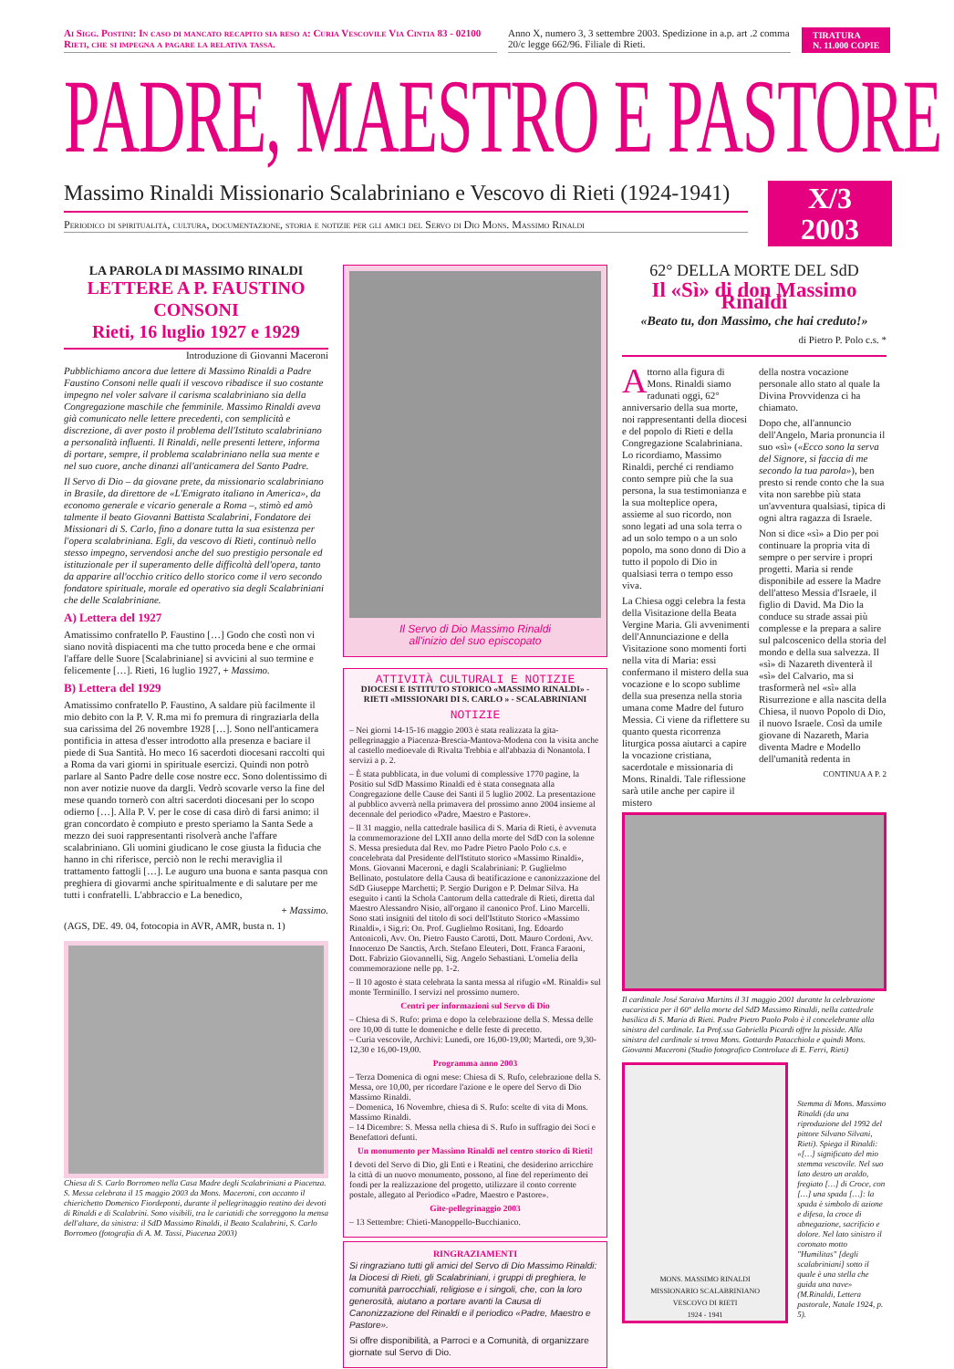Ai Sigg. Postini: In caso di mancato recapito sia reso a: Curia Vescovile Via Cintia 83 - 02100 Rieti, che si impegna a pagare la relativa tassa.
Anno X, numero 3, 3 settembre 2003. Spedizione in a.p. art .2 comma 20/c legge 662/96. Filiale di Rieti.
TIRATURA
N. 11.000 COPIE
PADRE, MAESTRO E PASTORE
Massimo Rinaldi Missionario Scalabriniano e Vescovo di Rieti (1924-1941)
Periodico di spiritualità, cultura, documentazione, storia e notizie per gli amici del Servo di Dio Mons. Massimo Rinaldi
X/3
2003
LA PAROLA DI MASSIMO RINALDI
LETTERE A P. FAUSTINO CONSONI
Rieti, 16 luglio 1927 e 1929
Introduzione di Giovanni Maceroni
Pubblichiamo ancora due lettere di Massimo Rinaldi a Padre Faustino Consoni nelle quali il vescovo ribadisce il suo costante impegno nel voler salvare il carisma scalabriniano sia della Congregazione maschile che femminile. Massimo Rinaldi aveva già comunicato nelle lettere precedenti, con semplicità e discrezione, di aver posto il problema dell'Istituto scalabriniano a personalità influenti. Il Rinaldi, nelle presenti lettere, informa di portare, sempre, il problema scalabriniano nella sua mente e nel suo cuore, anche dinanzi all'anticamera del Santo Padre.
Il Servo di Dio – da giovane prete, da missionario scalabriniano in Brasile, da direttore de «L'Emigrato italiano in America», da economo generale e vicario generale a Roma –, stimò ed amò talmente il beato Giovanni Battista Scalabrini, Fondatore dei Missionari di S. Carlo, fino a donare tutta la sua esistenza per l'opera scalabriniana. Egli, da vescovo di Rieti, continuò nello stesso impegno, servendosi anche del suo prestigio personale ed istituzionale per il superamento delle difficoltà dell'opera, tanto da apparire all'occhio critico dello storico come il vero secondo fondatore spirituale, morale ed operativo sia degli Scalabriniani che delle Scalabriniane.
A) Lettera del 1927
Amatissimo confratello P. Faustino […] Godo che costì non vi siano novità dispiacenti ma che tutto proceda bene e che ormai l'affare delle Suore [Scalabriniane] si avvicini al suo termine e felicemente […]. Rieti, 16 luglio 1927, + Massimo.
B) Lettera del 1929
Amatissimo confratello P. Faustino, A saldare più facilmente il mio debito con la P. V. R.ma mi fo premura di ringraziarla della sua carissima del 26 novembre 1928 […]. Sono nell'anticamera pontificia in attesa d'esser introdotto alla presenza e baciare il piede di Sua Santità. Ho meco 16 sacerdoti diocesani raccolti qui a Roma da vari giorni in spirituale esercizi. Quindi non potrò parlare al Santo Padre delle cose nostre ecc. Sono dolentissimo di non aver notizie nuove da dargli. Vedrò scovarle verso la fine del mese quando tornerò con altri sacerdoti diocesani per lo scopo odierno […]. Alla P. V. per le cose di casa dirò di farsi animo: il gran concordato è compiuto e presto speriamo la Santa Sede a mezzo dei suoi rappresentanti risolverà anche l'affare scalabriniano. Gli uomini giudicano le cose giusta la fiducia che hanno in chi riferisce, perciò non le rechi meraviglia il trattamento fattogli […]. Le auguro una buona e santa pasqua con preghiera di giovarmi anche spiritualmente e di salutare per me tutti i confratelli. L'abbraccio e La benedico,
+ Massimo.
(AGS, DE. 49. 04, fotocopia in AVR, AMR, busta n. 1)
Chiesa di S. Carlo Borromeo nella Casa Madre degli Scalabriniani a Piacenza. S. Messa celebrata il 15 maggio 2003 da Mons. Maceroni, con accanto il chierichetto Domenico Fiordeponti, durante il pellegrinaggio reatino dei devoti di Rinaldi e di Scalabrini. Sono visibili, tra le cariatidi che sorreggono la mensa dell'altare, da sinistra: il SdD Massimo Rinaldi, il Beato Scalabrini, S. Carlo Borromeo (fotografia di A. M. Tassi, Piacenza 2003)
Il Servo di Dio Massimo Rinaldi
all'inizio del suo episcopato
ATTIVITÀ CULTURALI E NOTIZIE
DIOCESI E ISTITUTO STORICO «MASSIMO RINALDI» - RIETI «MISSIONARI DI S. CARLO » - SCALABRINIANI
NOTIZIE
– Nei giorni 14-15-16 maggio 2003 è stata realizzata la gita-pellegrinaggio a Piacenza-Brescia-Mantova-Modena con la visita anche al castello medioevale di Rivalta Trebbia e all'abbazia di Nonantola. I servizi a p. 2.
– È stata pubblicata, in due volumi di complessive 1770 pagine, la Positio sul SdD Massimo Rinaldi ed è stata consegnata alla Congregazione delle Cause dei Santi il 5 luglio 2002. La presentazione al pubblico avverrà nella primavera del prossimo anno 2004 insieme al decennale del periodico «Padre, Maestro e Pastore».
– Il 31 maggio, nella cattedrale basilica di S. Maria di Rieti, è avvenuta la commemorazione del LXII anno della morte del SdD con la solenne S. Messa presieduta dal Rev. mo Padre Pietro Paolo Polo c.s. e concelebrata dal Presidente dell'Istituto storico «Massimo Rinaldi», Mons. Giovanni Maceroni, e dagli Scalabriniani: P. Guglielmo Bellinato, postulatore della Causa di beatificazione e canonizzazione del SdD Giuseppe Marchetti; P. Sergio Durigon e P. Delmar Silva. Ha eseguito i canti la Schola Cantorum della cattedrale di Rieti, diretta dal Maestro Alessandro Nisio, all'organo il canonico Prof. Lino Marcelli. Sono stati insigniti del titolo di soci dell'Istituto Storico «Massimo Rinaldi», i Sig.ri: On. Prof. Guglielmo Rositani, Ing. Edoardo Antonicoli, Avv. On. Pietro Fausto Carotti, Dott. Mauro Cordoni, Avv. Innocenzo De Sanctis, Arch. Stefano Eleuteri, Dott. Franca Faraoni, Dott. Fabrizio Giovannelli, Sig. Angelo Sebastiani. L'omelia della commemorazione nelle pp. 1-2.
– Il 10 agosto è stata celebrata la santa messa al rifugio «M. Rinaldi» sul monte Terminillo. I servizi nel prossimo numero.
Centri per informazioni sul Servo di Dio
– Chiesa di S. Rufo: prima e dopo la celebrazione della S. Messa delle ore 10,00 di tutte le domeniche e delle feste di precetto.
– Curia vescovile, Archivi: Lunedì, ore 16,00-19,00; Martedì, ore 9,30-12,30 e 16,00-19,00.
Programma anno 2003
– Terza Domenica di ogni mese: Chiesa di S. Rufo, celebrazione della S. Messa, ore 10,00, per ricordare l'azione e le opere del Servo di Dio Massimo Rinaldi.
– Domenica, 16 Novembre, chiesa di S. Rufo: scelte di vita di Mons. Massimo Rinaldi.
– 14 Dicembre: S. Messa nella chiesa di S. Rufo in suffragio dei Soci e Benefattori defunti.
Un monumento per Massimo Rinaldi nel centro storico di Rieti!
I devoti del Servo di Dio, gli Enti e i Reatini, che desiderino arricchire la città di un nuovo monumento, possono, al fine del reperimento dei fondi per la realizzazione del progetto, utilizzare il conto corrente postale, allegato al Periodico «Padre, Maestro e Pastore».
Gite-pellegrinaggio 2003
– 13 Settembre: Chieti-Manoppello-Bucchianico.
RINGRAZIAMENTI
Si ringraziano tutti gli amici del Servo di Dio Massimo Rinaldi: la Diocesi di Rieti, gli Scalabriniani, i gruppi di preghiera, le comunità parrocchiali, religiose e i singoli, che, con la loro generosità, aiutano a portare avanti la Causa di Canonizzazione del Rinaldi e il periodico «Padre, Maestro e Pastore».
Si offre disponibilità, a Parroci e a Comunità, di organizzare giornate sul Servo di Dio.
62° DELLA MORTE DEL SdD
Il «Sì» di don Massimo Rinaldi
«Beato tu, don Massimo, che hai creduto!»
di Pietro P. Polo c.s. *
Attorno alla figura di Mons. Rinaldi siamo radunati oggi, 62° anniversario della sua morte, noi rappresentanti della diocesi e del popolo di Rieti e della Congregazione Scalabriniana. Lo ricordiamo, Massimo Rinaldi, perché ci rendiamo conto sempre più che la sua persona, la sua testimonianza e la sua molteplice opera, assieme al suo ricordo, non sono legati ad una sola terra o ad un solo tempo o a un solo popolo, ma sono dono di Dio a tutto il popolo di Dio in qualsiasi terra o tempo esso viva.
La Chiesa oggi celebra la festa della Visitazione della Beata Vergine Maria. Gli avvenimenti dell'Annunciazione e della Visitazione sono momenti forti nella vita di Maria: essi confermano il mistero della sua vocazione e lo scopo sublime della sua presenza nella storia umana come Madre del futuro Messia. Ci viene da riflettere su quanto questa ricorrenza liturgica possa aiutarci a capire la vocazione cristiana, sacerdotale e missionaria di Mons. Rinaldi. Tale riflessione sarà utile anche per capire il mistero
della nostra vocazione personale allo stato al quale la Divina Provvidenza ci ha chiamato.
Dopo che, all'annuncio dell'Angelo, Maria pronuncia il suo «sì» («Ecco sono la serva del Signore, si faccia di me secondo la tua parola»), ben presto si rende conto che la sua vita non sarebbe più stata un'avventura qualsiasi, tipica di ogni altra ragazza di Israele.
Non si dice «sì» a Dio per poi continuare la propria vita di sempre o per servire i propri progetti. Maria si rende disponibile ad essere la Madre dell'atteso Messia d'Israele, il figlio di David. Ma Dio la conduce su strade assai più complesse e la prepara a salire sul palcoscenico della storia del mondo e della sua salvezza. Il «sì» di Nazareth diventerà il «sì» del Calvario, ma si trasformerà nel «sì» alla Risurrezione e alla nascita della Chiesa, il nuovo Popolo di Dio, il nuovo Israele. Così da umile giovane di Nazareth, Maria diventa Madre e Modello dell'umanità redenta in
CONTINUA A P. 2
Il cardinale José Saraiva Martins il 31 maggio 2001 durante la celebrazione eucaristica per il 60° della morte del SdD Massimo Rinaldi, nella cattedrale basilica di S. Maria di Rieti. Padre Pietro Paolo Polo è il concelebrante alla sinistra del cardinale. La Prof.ssa Gabriella Picardi offre la pisside. Alla sinistra del cardinale si trova Mons. Gottardo Patacchiola e quindi Mons. Giovanni Maceroni (Studio fotografico Controluce di E. Ferri, Rieti)
MONS. MASSIMO RINALDI
MISSIONARIO SCALABRINIANO
VESCOVO DI RIETI
1924 - 1941
Stemma di Mons. Massimo Rinaldi (da una riproduzione del 1992 del pittore Silvano Silvani, Rieti). Spiega il Rinaldi: «[…] significato del mio stemma vescovile. Nel suo lato destro un araldo, fregiato […] di Croce, con […] una spada […]: la spada è simbolo di azione e difesa, la croce di abnegazione, sacrificio e dolore. Nel lato sinistro il coronato motto "Humilitas" [degli scalabriniani] sotto il quale è una stella che guida una nave» (M.Rinaldi, Lettera pastorale, Natale 1924, p. 5).